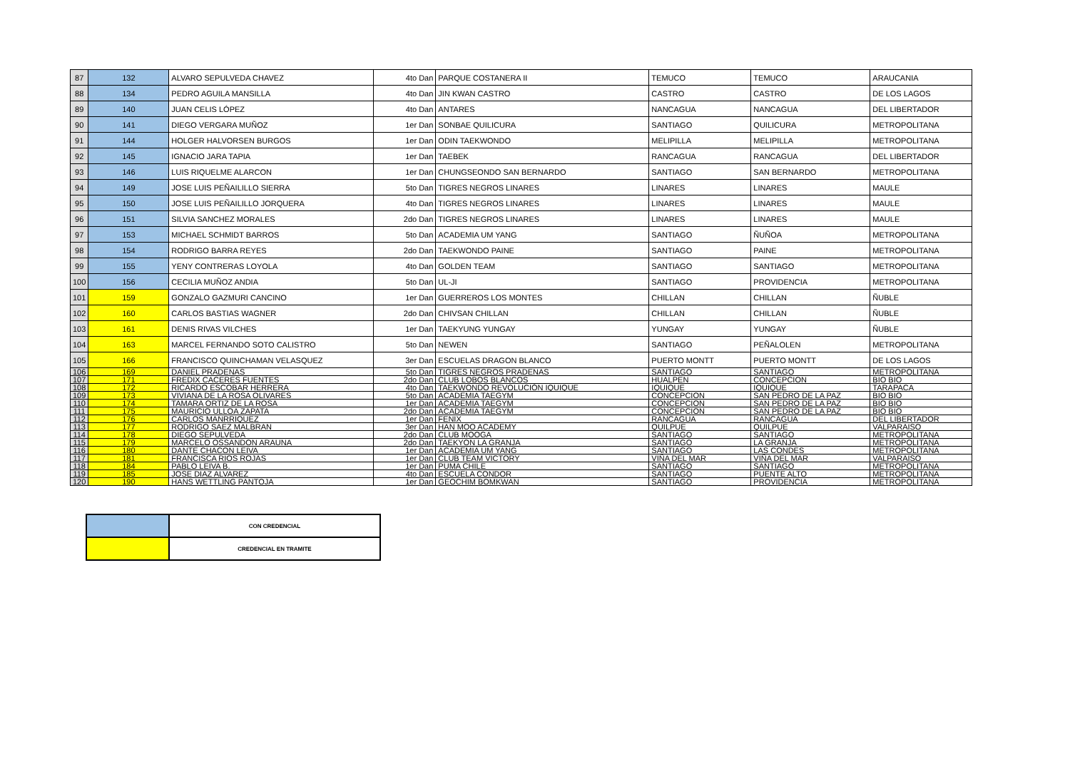| 87 | 132 | ALVARO SEPULVEDA CHAVEZ | 4to Dan | PARQUE COSTANERA II | TEMUCO | TEMUCO | ARAUCANIA |
| 88 | 134 | PEDRO AGUILA MANSILLA | 4to Dan | JIN KWAN CASTRO | CASTRO | CASTRO | DE LOS LAGOS |
| 89 | 140 | JUAN CELIS LÓPEZ | 4to Dan | ANTARES | NANCAGUA | NANCAGUA | DEL LIBERTADOR |
| 90 | 141 | DIEGO VERGARA MUÑOZ | 1er Dan | SONBAE QUILICURA | SANTIAGO | QUILICURA | METROPOLITANA |
| 91 | 144 | HOLGER HALVORSEN BURGOS | 1er Dan | ODIN TAEKWONDO | MELIPILLA | MELIPILLA | METROPOLITANA |
| 92 | 145 | IGNACIO JARA TAPIA | 1er Dan | TAEBEK | RANCAGUA | RANCAGUA | DEL LIBERTADOR |
| 93 | 146 | LUIS RIQUELME ALARCON | 1er Dan | CHUNGSEONDO SAN BERNARDO | SANTIAGO | SAN BERNARDO | METROPOLITANA |
| 94 | 149 | JOSE LUIS PEÑAILILLO SIERRA | 5to Dan | TIGRES NEGROS LINARES | LINARES | LINARES | MAULE |
| 95 | 150 | JOSE LUIS PEÑAILILLO JORQUERA | 4to Dan | TIGRES NEGROS LINARES | LINARES | LINARES | MAULE |
| 96 | 151 | SILVIA SANCHEZ MORALES | 2do Dan | TIGRES NEGROS LINARES | LINARES | LINARES | MAULE |
| 97 | 153 | MICHAEL SCHMIDT BARROS | 5to Dan | ACADEMIA UM YANG | SANTIAGO | ÑUÑOA | METROPOLITANA |
| 98 | 154 | RODRIGO BARRA REYES | 2do Dan | TAEKWONDO PAINE | SANTIAGO | PAINE | METROPOLITANA |
| 99 | 155 | YENY CONTRERAS LOYOLA | 4to Dan | GOLDEN TEAM | SANTIAGO | SANTIAGO | METROPOLITANA |
| 100 | 156 | CECILIA MUÑOZ ANDIA | 5to Dan | UL-JI | SANTIAGO | PROVIDENCIA | METROPOLITANA |
| 101 | 159 | GONZALO GAZMURI CANCINO | 1er Dan | GUERREROS LOS MONTES | CHILLAN | CHILLAN | ÑUBLE |
| 102 | 160 | CARLOS BASTIAS WAGNER | 2do Dan | CHIVSAN CHILLAN | CHILLAN | CHILLAN | ÑUBLE |
| 103 | 161 | DENIS RIVAS VILCHES | 1er Dan | TAEKYUNG YUNGAY | YUNGAY | YUNGAY | ÑUBLE |
| 104 | 163 | MARCEL FERNANDO SOTO CALISTRO | 5to Dan | NEWEN | SANTIAGO | PEÑALOLEN | METROPOLITANA |
| 105 | 166 | FRANCISCO QUINCHAMAN VELASQUEZ | 3er Dan | ESCUELAS DRAGON BLANCO | PUERTO MONTT | PUERTO MONTT | DE LOS LAGOS |
| 106 | 169 | DANIEL PRADENAS | 5to Dan | TIGRES NEGROS PRADENAS | SANTIAGO | SANTIAGO | METROPOLITANA |
| 107 | 171 | FREDIX CACERES FUENTES | 2do Dan | CLUB LOBOS BLANCOS | HUALPEN | CONCEPCION | BIO BIO |
| 108 | 172 | RICARDO ESCOBAR HERRERA | 4to Dan | TAEKWONDO REVOLUCIÓN IQUIQUE | IQUIQUE | IQUIQUE | TARAPACA |
| 109 | 173 | VIVIANA DE LA ROSA OLIVARES | 5to Dan | ACADEMIA TAEGYM | CONCEPCION | SAN PEDRO DE LA PAZ | BIO BIO |
| 110 | 174 | TAMARA ORTIZ DE LA ROSA | 1er Dan | ACADEMIA TAEGYM | CONCEPCION | SAN PEDRO DE LA PAZ | BIO BIO |
| 111 | 175 | MAURICIO ULLOA ZAPATA | 2do Dan | ACADEMIA TAEGYM | CONCEPCION | SAN PEDRO DE LA PAZ | BIO BIO |
| 112 | 176 | CARLOS MANRRIQUEZ | 1er Dan | FENIX | RANCAGUA | RANCAGUA | DEL LIBERTADOR |
| 113 | 177 | RODRIGO SAEZ MALBRAN | 3er Dan | HAN MOO ACADEMY | QUILPUE | QUILPUE | VALPARAISO |
| 114 | 178 | DIEGO SEPULVEDA | 2do Dan | CLUB MOOGA | SANTIAGO | SANTIAGO | METROPOLITANA |
| 115 | 179 | MARCELO OSSANDON ARAUNA | 2do Dan | TAEKYON LA GRANJA | SANTIAGO | LA GRANJA | METROPOLITANA |
| 116 | 180 | DANTE CHACON LEIVA | 1er Dan | ACADEMIA UM YANG | SANTIAGO | LAS CONDES | METROPOLITANA |
| 117 | 181 | FRANCISCA RIOS ROJAS | 1er Dan | CLUB TEAM VICTORY | VIÑA DEL MAR | VIÑA DEL MAR | VALPARAISO |
| 118 | 184 | PABLO LEIVA B. | 1er Dan | PUMA CHILE | SANTIAGO | SANTIAGO | METROPOLITANA |
| 119 | 185 | JOSE DIAZ ALVAREZ | 4to Dan | ESCUELA CONDOR | SANTIAGO | PUENTE ALTO | METROPOLITANA |
| 120 | 190 | HANS WETTLING PANTOJA | 1er Dan | GEOCHIM BOMKWAN | SANTIAGO | PROVIDENCIA | METROPOLITANA |
| | CON CREDENCIAL |
| | CREDENCIAL EN TRAMITE |